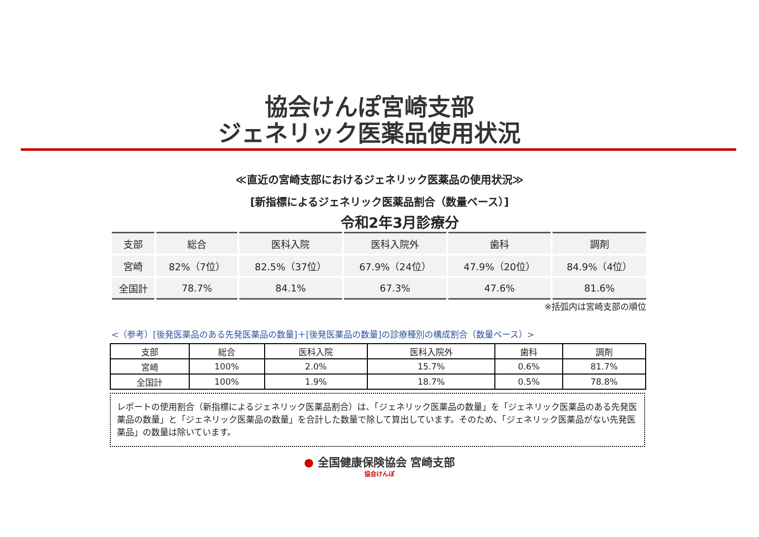協会けんぽ宮崎支部
ジェネリック医薬品使用状況
≪直近の宮崎支部におけるジェネリック医薬品の使用状況≫
[新指標によるジェネリック医薬品割合（数量ベース）]
令和2年3月診療分
| 支部 | 総合 | 医科入院 | 医科入院外 | 歯科 | 調剤 |
| --- | --- | --- | --- | --- | --- |
| 宮崎 | 82%（7位） | 82.5%（37位） | 67.9%（24位） | 47.9%（20位） | 84.9%（4位） |
| 全国計 | 78.7% | 84.1% | 67.3% | 47.6% | 81.6% |
※括弧内は宮崎支部の順位
<（参考）[後発医薬品のある先発医薬品の数量]＋[後発医薬品の数量]の診療種別の構成割合（数量ベース）>
| 支部 | 総合 | 医科入院 | 医科入院外 | 歯科 | 調剤 |
| --- | --- | --- | --- | --- | --- |
| 宮崎 | 100% | 2.0% | 15.7% | 0.6% | 81.7% |
| 全国計 | 100% | 1.9% | 18.7% | 0.5% | 78.8% |
レポートの使用割合（新指標によるジェネリック医薬品割合）は、「ジェネリック医薬品の数量」を「ジェネリック医薬品のある先発医薬品の数量」と「ジェネリック医薬品の数量」を合計した数量で除して算出しています。そのため、「ジェネリック医薬品がない先発医薬品」の数量は除いています。
● 全国健康保険協会 宮崎支部
協会けんぽ